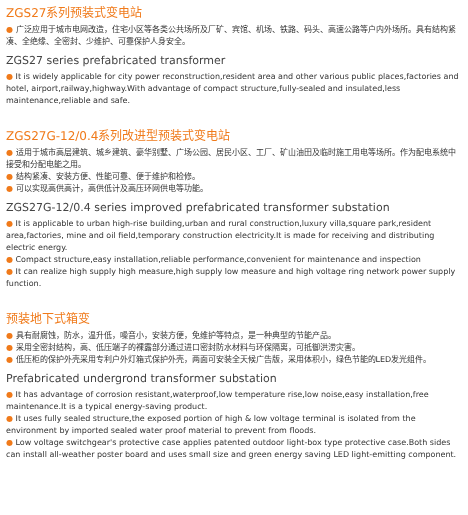ZGS27系列预装式变电站
● 广泛应用于城市电网改造，住宅小区等各类公共场所及厂矿、宾馆、机场、铁路、码头、高速公路等户内外场所。具有结构紧凑、全绝缘、全密封、少维护、可靠保护人身安全。
ZGS27 series prefabricated transformer
● It is widely applicable for city power reconstruction,resident area and other various public places,factories and hotel, airport,railway,highway.With advantage of compact structure,fully-sealed and insulated,less maintenance,reliable and safe.
ZGS27G-12/0.4系列改进型预装式变电站
● 适用于城市高层建筑、城乡建筑、豪华别墅、广场公园、居民小区、工厂、矿山油田及临时施工用电等场所。作为配电系统中接受和分配电能之用。
● 结构紧凑、安装方便、性能可靠、便于维护和检修。
● 可以实现高供高计，高供低计及高压环网供电等功能。
ZGS27G-12/0.4 series improved prefabricated transformer substation
● It is applicable to urban high-rise building,urban and rural construction,luxury villa,square park,resident area,factories, mine and oil field,temporary construction electricity.It is made for receiving and distributing electric energy.
● Compact structure,easy installation,reliable performance,convenient for maintenance and inspection
● It can realize high supply high measure,high supply low measure and high voltage ring network power supply function.
预装地下式箱变
● 具有耐腐蚀，防水，温升低，噪音小，安装方便，免维护等特点，是一种典型的节能产品。
● 采用全密封结构，高、低压端子的裸露部分通过进口密封防水材料与环保隔离，可抵御洪涝灾害。
● 低压柜的保护外壳采用专利户外灯箱式保护外壳，两面可安装全天候广告版，采用体积小，绿色节能的LED发光组件。
Prefabricated undergrond transformer substation
● It has advantage of corrosion resistant,waterproof,low temperature rise,low noise,easy installation,free maintenance.It is a typical energy-saving product.
● It uses fully sealed structure,the exposed portion of high & low voltage terminal is isolated from the environment by imported sealed water proof material to prevent from floods.
● Low voltage switchgear's protective case applies patented outdoor light-box type protective case.Both sides can install all-weather poster board and uses small size and green energy saving LED light-emitting component.